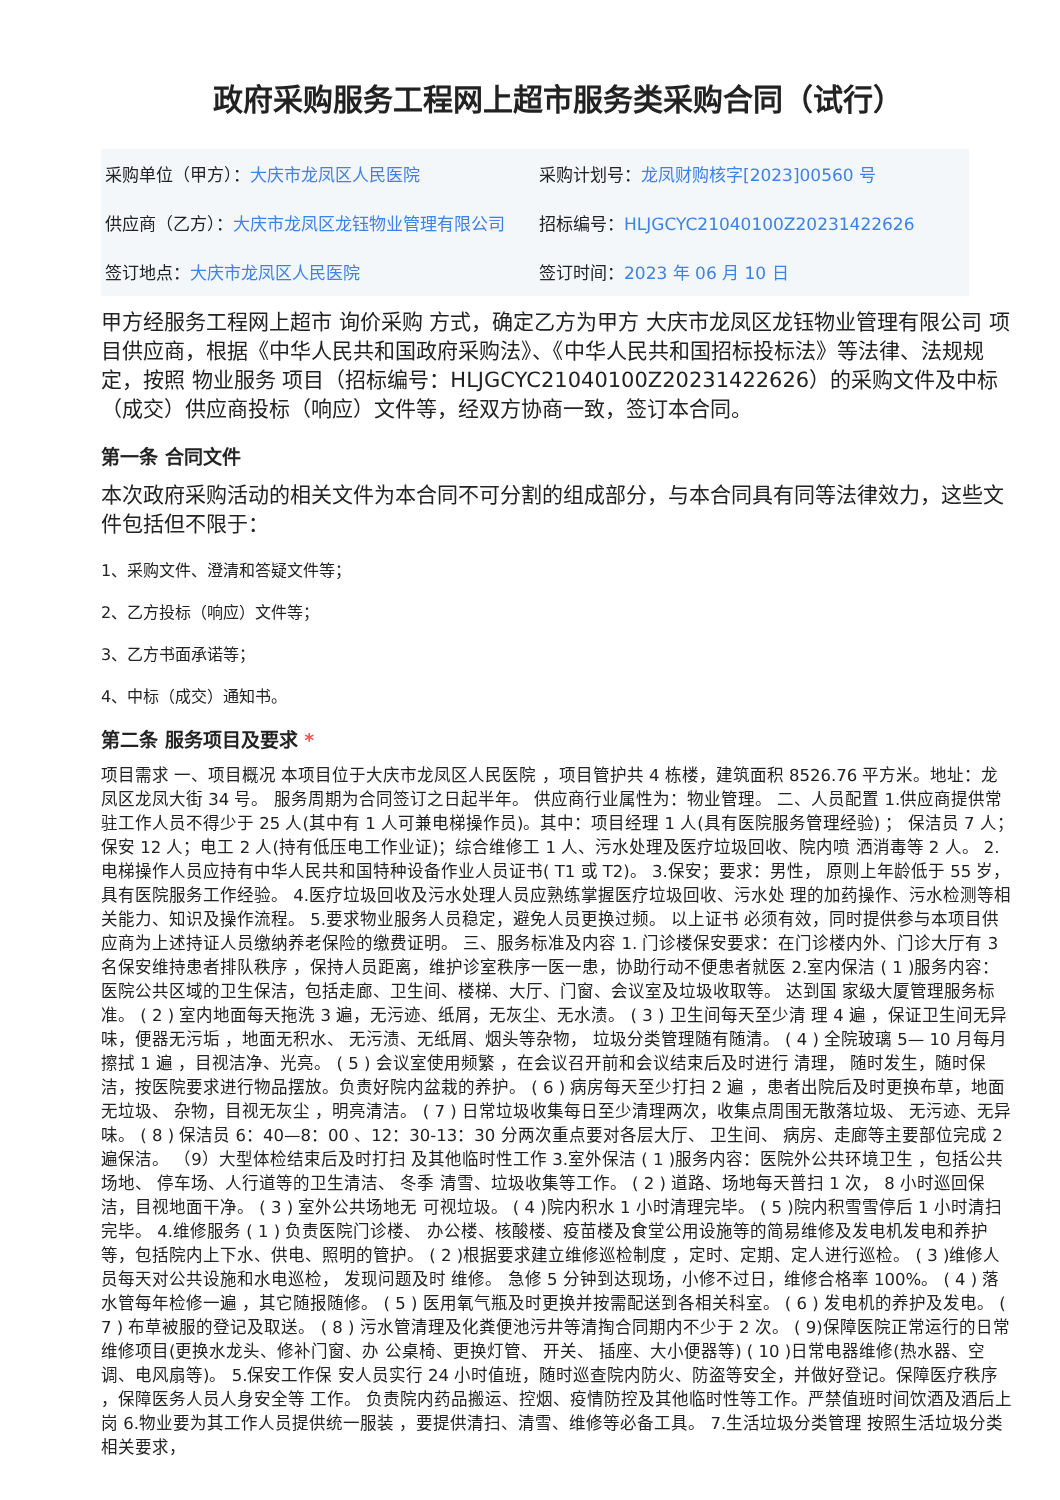政府采购服务工程网上超市服务类采购合同（试行）
| 采购单位（甲方）： 大庆市龙凤区人民医院 | 采购计划号： 龙凤财购核字[2023]00560 号 |
| 供应商（乙方）： 大庆市龙凤区龙钰物业管理有限公司 | 招标编号： HLJGCYC21040100Z20231422626 |
| 签订地点： 大庆市龙凤区人民医院 | 签订时间： 2023 年 06 月 10 日 |
甲方经服务工程网上超市 询价采购 方式，确定乙方为甲方 大庆市龙凤区龙钰物业管理有限公司 项目供应商，根据《中华人民共和国政府采购法》、《中华人民共和国招标投标法》等法律、法规规定，按照 物业服务 项目（招标编号：HLJGCYC21040100Z20231422626）的采购文件及中标（成交）供应商投标（响应）文件等，经双方协商一致，签订本合同。
第一条 合同文件
本次政府采购活动的相关文件为本合同不可分割的组成部分，与本合同具有同等法律效力，这些文件包括但不限于：
1、采购文件、澄清和答疑文件等；
2、乙方投标（响应）文件等；
3、乙方书面承诺等；
4、中标（成交）通知书。
第二条 服务项目及要求 *
项目需求 一、项目概况 本项目位于大庆市龙凤区人民医院 ，项目管护共 4 栋楼，建筑面积 8526.76 平方米。地址：龙凤区龙凤大街 34 号。 服务周期为合同签订之日起半年。 供应商行业属性为：物业管理。 二、人员配置 1.供应商提供常驻工作人员不得少于 25 人(其中有 1 人可兼电梯操作员)。其中：项目经理 1 人(具有医院服务管理经验) ； 保洁员 7 人；保安 12 人；电工 2 人(持有低压电工作业证)；综合维修工 1 人、污水处理及医疗垃圾回收、院内喷 洒消毒等 2 人。 2.电梯操作人员应持有中华人民共和国特种设备作业人员证书( T1 或 T2)。 3.保安；要求：男性， 原则上年龄低于 55 岁，具有医院服务工作经验。 4.医疗垃圾回收及污水处理人员应熟练掌握医疗垃圾回收、污水处 理的加药操作、污水检测等相关能力、知识及操作流程。 5.要求物业服务人员稳定，避免人员更换过频。 以上证书 必须有效，同时提供参与本项目供应商为上述持证人员缴纳养老保险的缴费证明。 三、服务标准及内容 1. 门诊楼保安要求：在门诊楼内外、门诊大厅有 3 名保安维持患者排队秩序 ，保持人员距离，维护诊室秩序一医一患，协助行动不便患者就医 2.室内保洁 ( 1 )服务内容：医院公共区域的卫生保洁，包括走廊、卫生间、楼梯、大厅、门窗、会议室及垃圾收取等。 达到国 家级大厦管理服务标准。 ( 2 ) 室内地面每天拖洗 3 遍，无污迹、纸屑，无灰尘、无水渍。 ( 3 ) 卫生间每天至少清 理 4 遍 ，保证卫生间无异味，便器无污垢 ，地面无积水、 无污渍、无纸屑、烟头等杂物， 垃圾分类管理随有随清。 ( 4 ) 全院玻璃 5— 10 月每月擦拭 1 遍 ，目视洁净、光亮。 ( 5 ) 会议室使用频繁 ，在会议召开前和会议结束后及时进行 清理， 随时发生，随时保洁，按医院要求进行物品摆放。负责好院内盆栽的养护。 ( 6 ) 病房每天至少打扫 2 遍 ，患者出院后及时更换布草，地面无垃圾、 杂物，目视无灰尘 ，明亮清洁。 ( 7 ) 日常垃圾收集每日至少清理两次，收集点周围无散落垃圾、 无污迹、无异味。 ( 8 ) 保洁员 6：40—8：00 、12：30-13：30 分两次重点要对各层大厅、 卫生间、 病房、走廊等主要部位完成 2 遍保洁。 （9）大型体检结束后及时打扫 及其他临时性工作 3.室外保洁 ( 1 )服务内容：医院外公共环境卫生 ，包括公共场地、 停车场、人行道等的卫生清洁、 冬季 清雪、垃圾收集等工作。 ( 2 ) 道路、场地每天普扫 1 次， 8 小时巡回保洁，目视地面干净。 ( 3 ) 室外公共场地无 可视垃圾。 ( 4 )院内积水 1 小时清理完毕。 ( 5 )院内积雪雪停后 1 小时清扫完毕。 4.维修服务 ( 1 ) 负责医院门诊楼、 办公楼、核酸楼、疫苗楼及食堂公用设施等的简易维修及发电机发电和养护等，包括院内上下水、供电、照明的管护。 ( 2 )根据要求建立维修巡检制度 ，定时、定期、定人进行巡检。 ( 3 )维修人员每天对公共设施和水电巡检， 发现问题及时 维修。 急修 5 分钟到达现场，小修不过日，维修合格率 100%。 ( 4 ) 落水管每年检修一遍 ，其它随报随修。 ( 5 ) 医用氧气瓶及时更换并按需配送到各相关科室。 ( 6 ) 发电机的养护及发电。 ( 7 ) 布草被服的登记及取送。 ( 8 ) 污水管清理及化粪便池污井等清掏合同期内不少于 2 次。 ( 9)保障医院正常运行的日常维修项目(更换水龙头、修补门窗、办 公桌椅、更换灯管、 开关、 插座、大小便器等) ( 10 )日常电器维修(热水器、空调、电风扇等)。 5.保安工作保 安人员实行 24 小时值班，随时巡查院内防火、防盗等安全，并做好登记。保障医疗秩序 ，保障医务人员人身安全等 工作。 负责院内药品搬运、控烟、疫情防控及其他临时性等工作。严禁值班时间饮酒及酒后上岗 6.物业要为其工作人员提供统一服装 ，要提供清扫、清雪、维修等必备工具。 7.生活垃圾分类管理 按照生活垃圾分类相关要求，